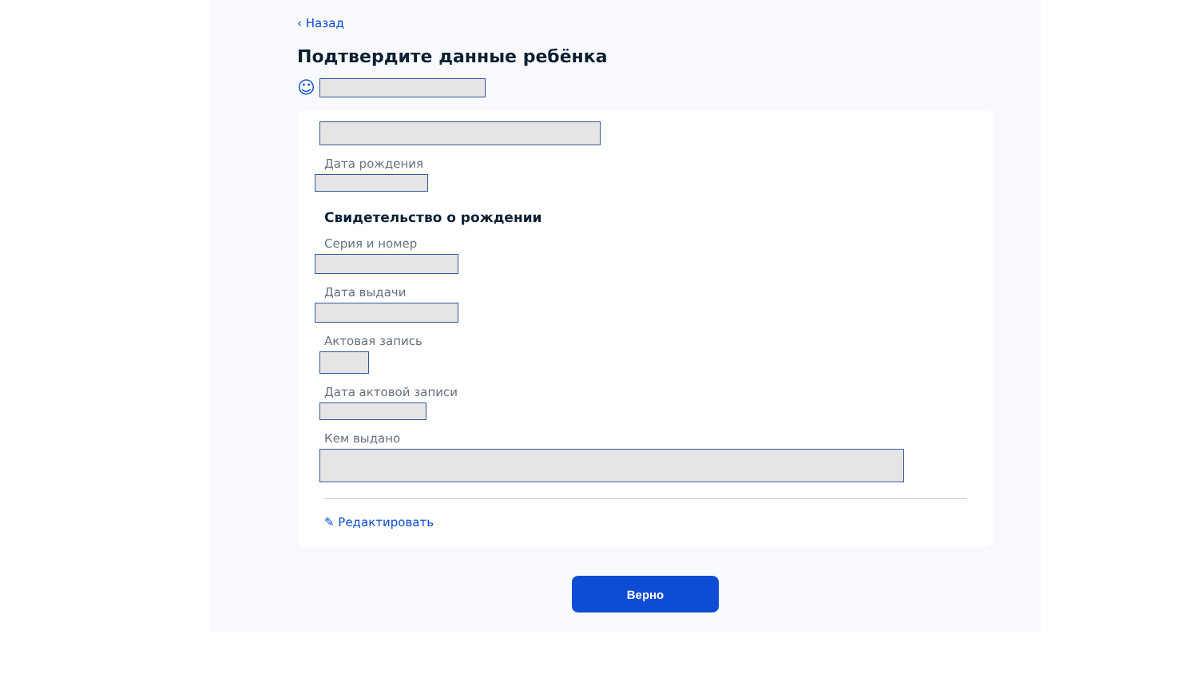‹ Назад
Подтвердите данные ребёнка
☺
Дата рождения
Свидетельство о рождении
Серия и номер
Дата выдачи
Актовая запись
Дата актовой записи
Кем выдано
✎ Редактировать
Верно